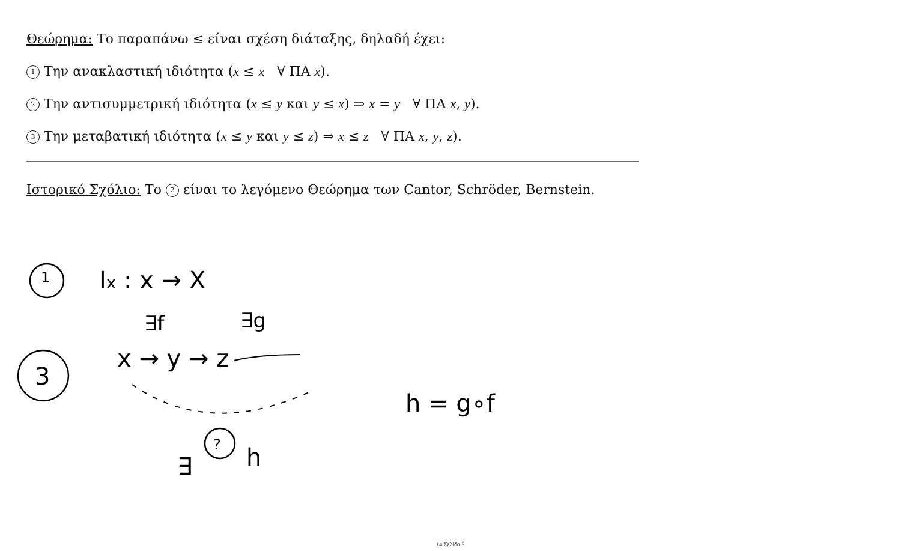Θεώρημα: Το παραπάνω ≤ είναι σχέση διάταξης, δηλαδή έχει:
1 Την ανακλαστική ιδιότητα (x ≤ x ∀ ΠΑ x).
2 Την αντισυμμετρική ιδιότητα (x ≤ y και y ≤ x) ⇒ x = y ∀ ΠΑ x, y).
3 Την μεταβατική ιδιότητα (x ≤ y και y ≤ z) ⇒ x ≤ z ∀ ΠΑ x, y, z).
Ιστορικό Σχόλιο: Το 2 είναι το λεγόμενο Θεώρημα των Cantor, Schröder, Bernstein.
1
Ix : x → X
∃f
∃g
3
x → y → z
?
∃
h
h = g∘f
14 Σελίδα 2